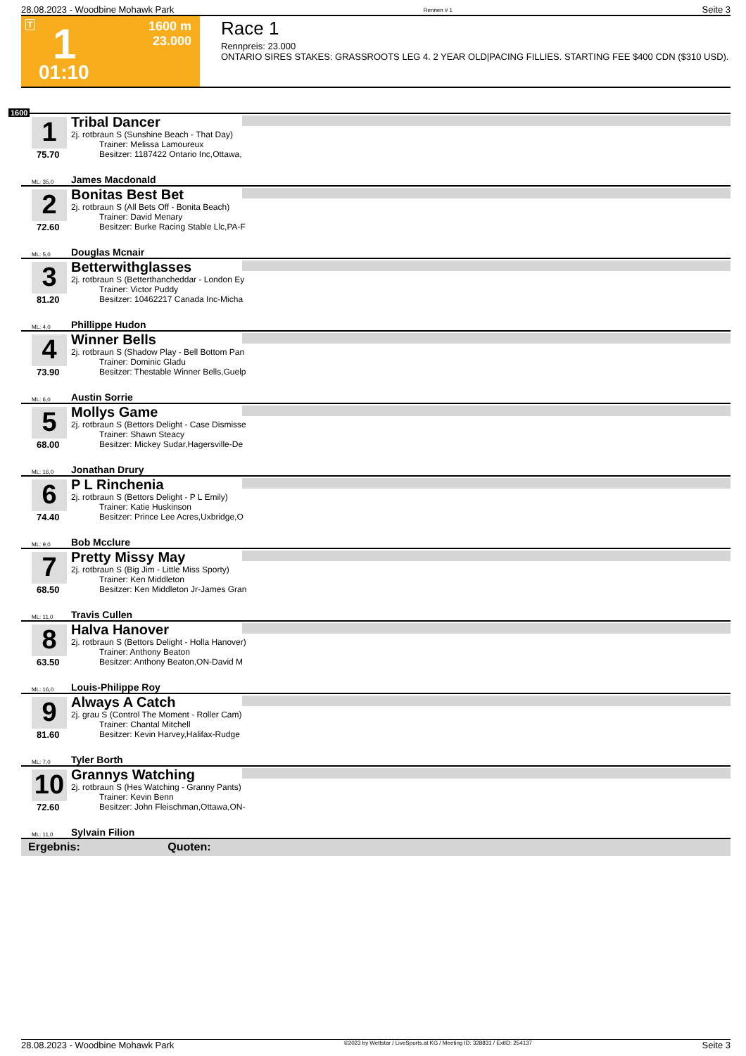28.08.2023 - Woodbine Mohawk Park Rennen # 1 Seite 3
T 1 1600 m
23.000
01:10
Race 1
Rennpreis: 23.000
ONTARIO SIRES STAKES: GRASSROOTS LEG 4. 2 YEAR OLD|PACING FILLIES. STARTING FEE $400 CDN ($310 USD).
1600
1
75.70
Tribal Dancer
2j. rotbraun S (Sunshine Beach - That Day)
Trainer: Melissa Lamoureux
Besitzer: 1187422 Ontario Inc,Ottawa,
ML: 35,0 James Macdonald
2
72.60
Bonitas Best Bet
2j. rotbraun S (All Bets Off - Bonita Beach)
Trainer: David Menary
Besitzer: Burke Racing Stable Llc,PA-F
ML: 5,0 Douglas Mcnair
3
81.20
Betterwithglasses
2j. rotbraun S (Betterthancheddar - London Ey
Trainer: Victor Puddy
Besitzer: 10462217 Canada Inc-Micha
ML: 4,0 Phillippe Hudon
4
73.90
Winner Bells
2j. rotbraun S (Shadow Play - Bell Bottom Pan
Trainer: Dominic Gladu
Besitzer: Thestable Winner Bells,Guelp
ML: 6,0 Austin Sorrie
5
68.00
Mollys Game
2j. rotbraun S (Bettors Delight - Case Dismisse
Trainer: Shawn Steacy
Besitzer: Mickey Sudar,Hagersville-De
ML: 16,0 Jonathan Drury
6
74.40
P L Rinchenia
2j. rotbraun S (Bettors Delight - P L Emily)
Trainer: Katie Huskinson
Besitzer: Prince Lee Acres,Uxbridge,O
ML: 9,0 Bob Mcclure
7
68.50
Pretty Missy May
2j. rotbraun S (Big Jim - Little Miss Sporty)
Trainer: Ken Middleton
Besitzer: Ken Middleton Jr-James Gran
ML: 11,0 Travis Cullen
8
63.50
Halva Hanover
2j. rotbraun S (Bettors Delight - Holla Hanover)
Trainer: Anthony Beaton
Besitzer: Anthony Beaton,ON-David M
ML: 16,0 Louis-Philippe Roy
9
81.60
Always A Catch
2j. grau S (Control The Moment - Roller Cam)
Trainer: Chantal Mitchell
Besitzer: Kevin Harvey,Halifax-Rudge
ML: 7,0 Tyler Borth
10
72.60
Grannys Watching
2j. rotbraun S (Hes Watching - Granny Pants)
Trainer: Kevin Benn
Besitzer: John Fleischman,Ottawa,ON-
ML: 11,0 Sylvain Filion
Ergebnis: Quoten:
28.08.2023 - Woodbine Mohawk Park ©2023 by Wettstar / LiveSports.at KG / Meeting ID: 328831 / ExtID: 254137 Seite 3